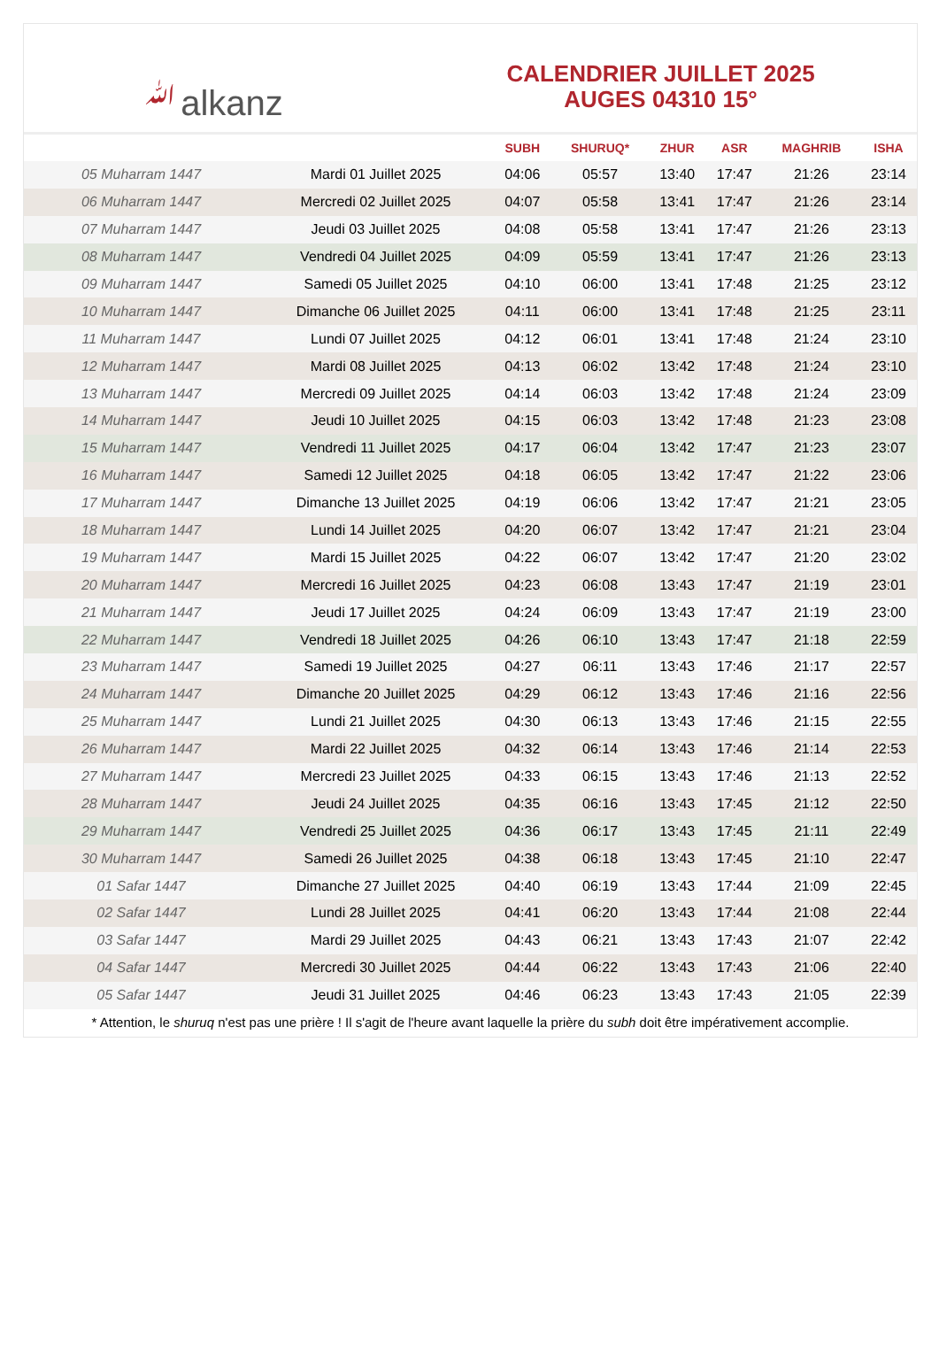ﷲalkanz
CALENDRIER JUILLET 2025
AUGES 04310 15°
| | | SUBH | SHURUQ* | ZHUR | ASR | MAGHRIB | ISHA |
| --- | --- | --- | --- | --- | --- | --- | --- |
| 05 Muharram 1447 | Mardi 01 Juillet 2025 | 04:06 | 05:57 | 13:40 | 17:47 | 21:26 | 23:14 |
| 06 Muharram 1447 | Mercredi 02 Juillet 2025 | 04:07 | 05:58 | 13:41 | 17:47 | 21:26 | 23:14 |
| 07 Muharram 1447 | Jeudi 03 Juillet 2025 | 04:08 | 05:58 | 13:41 | 17:47 | 21:26 | 23:13 |
| 08 Muharram 1447 | Vendredi 04 Juillet 2025 | 04:09 | 05:59 | 13:41 | 17:47 | 21:26 | 23:13 |
| 09 Muharram 1447 | Samedi 05 Juillet 2025 | 04:10 | 06:00 | 13:41 | 17:48 | 21:25 | 23:12 |
| 10 Muharram 1447 | Dimanche 06 Juillet 2025 | 04:11 | 06:00 | 13:41 | 17:48 | 21:25 | 23:11 |
| 11 Muharram 1447 | Lundi 07 Juillet 2025 | 04:12 | 06:01 | 13:41 | 17:48 | 21:24 | 23:10 |
| 12 Muharram 1447 | Mardi 08 Juillet 2025 | 04:13 | 06:02 | 13:42 | 17:48 | 21:24 | 23:10 |
| 13 Muharram 1447 | Mercredi 09 Juillet 2025 | 04:14 | 06:03 | 13:42 | 17:48 | 21:24 | 23:09 |
| 14 Muharram 1447 | Jeudi 10 Juillet 2025 | 04:15 | 06:03 | 13:42 | 17:48 | 21:23 | 23:08 |
| 15 Muharram 1447 | Vendredi 11 Juillet 2025 | 04:17 | 06:04 | 13:42 | 17:47 | 21:23 | 23:07 |
| 16 Muharram 1447 | Samedi 12 Juillet 2025 | 04:18 | 06:05 | 13:42 | 17:47 | 21:22 | 23:06 |
| 17 Muharram 1447 | Dimanche 13 Juillet 2025 | 04:19 | 06:06 | 13:42 | 17:47 | 21:21 | 23:05 |
| 18 Muharram 1447 | Lundi 14 Juillet 2025 | 04:20 | 06:07 | 13:42 | 17:47 | 21:21 | 23:04 |
| 19 Muharram 1447 | Mardi 15 Juillet 2025 | 04:22 | 06:07 | 13:42 | 17:47 | 21:20 | 23:02 |
| 20 Muharram 1447 | Mercredi 16 Juillet 2025 | 04:23 | 06:08 | 13:43 | 17:47 | 21:19 | 23:01 |
| 21 Muharram 1447 | Jeudi 17 Juillet 2025 | 04:24 | 06:09 | 13:43 | 17:47 | 21:19 | 23:00 |
| 22 Muharram 1447 | Vendredi 18 Juillet 2025 | 04:26 | 06:10 | 13:43 | 17:47 | 21:18 | 22:59 |
| 23 Muharram 1447 | Samedi 19 Juillet 2025 | 04:27 | 06:11 | 13:43 | 17:46 | 21:17 | 22:57 |
| 24 Muharram 1447 | Dimanche 20 Juillet 2025 | 04:29 | 06:12 | 13:43 | 17:46 | 21:16 | 22:56 |
| 25 Muharram 1447 | Lundi 21 Juillet 2025 | 04:30 | 06:13 | 13:43 | 17:46 | 21:15 | 22:55 |
| 26 Muharram 1447 | Mardi 22 Juillet 2025 | 04:32 | 06:14 | 13:43 | 17:46 | 21:14 | 22:53 |
| 27 Muharram 1447 | Mercredi 23 Juillet 2025 | 04:33 | 06:15 | 13:43 | 17:46 | 21:13 | 22:52 |
| 28 Muharram 1447 | Jeudi 24 Juillet 2025 | 04:35 | 06:16 | 13:43 | 17:45 | 21:12 | 22:50 |
| 29 Muharram 1447 | Vendredi 25 Juillet 2025 | 04:36 | 06:17 | 13:43 | 17:45 | 21:11 | 22:49 |
| 30 Muharram 1447 | Samedi 26 Juillet 2025 | 04:38 | 06:18 | 13:43 | 17:45 | 21:10 | 22:47 |
| 01 Safar 1447 | Dimanche 27 Juillet 2025 | 04:40 | 06:19 | 13:43 | 17:44 | 21:09 | 22:45 |
| 02 Safar 1447 | Lundi 28 Juillet 2025 | 04:41 | 06:20 | 13:43 | 17:44 | 21:08 | 22:44 |
| 03 Safar 1447 | Mardi 29 Juillet 2025 | 04:43 | 06:21 | 13:43 | 17:43 | 21:07 | 22:42 |
| 04 Safar 1447 | Mercredi 30 Juillet 2025 | 04:44 | 06:22 | 13:43 | 17:43 | 21:06 | 22:40 |
| 05 Safar 1447 | Jeudi 31 Juillet 2025 | 04:46 | 06:23 | 13:43 | 17:43 | 21:05 | 22:39 |
* Attention, le shuruq n'est pas une prière ! Il s'agit de l'heure avant laquelle la prière du subh doit être impérativement accomplie.